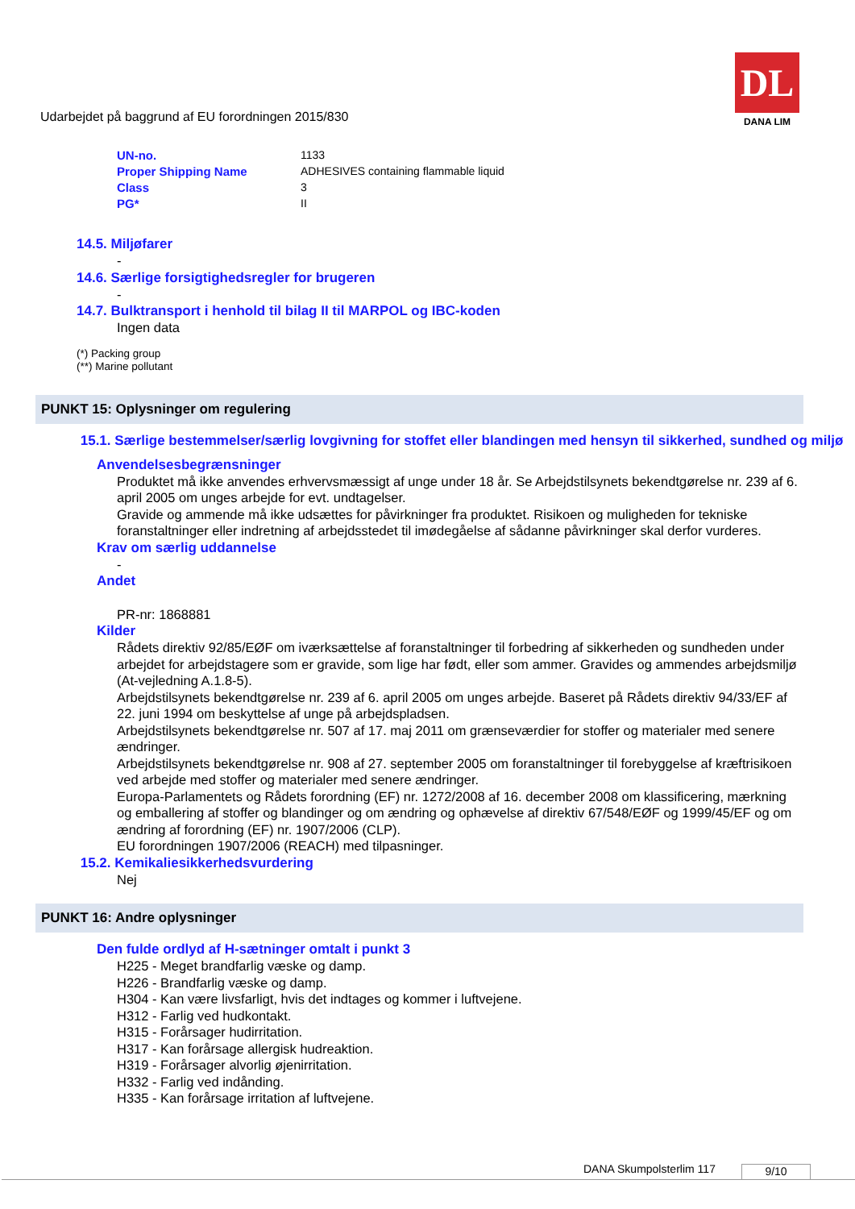Udarbejdet på baggrund af EU forordningen 2015/830
DL
DANA LIM
| UN-no. | 1133 |
| Proper Shipping Name | ADHESIVES containing flammable liquid |
| Class | 3 |
| PG* | II |
14.5. Miljøfarer
-
14.6. Særlige forsigtighedsregler for brugeren
-
14.7. Bulktransport i henhold til bilag II til MARPOL og IBC-koden
Ingen data
(*) Packing group
(**) Marine pollutant
PUNKT 15: Oplysninger om regulering
15.1. Særlige bestemmelser/særlig lovgivning for stoffet eller blandingen med hensyn til sikkerhed, sundhed og miljø
Anvendelsesbegrænsninger
Produktet må ikke anvendes erhvervsmæssigt af unge under 18 år. Se Arbejdstilsynets bekendtgørelse nr. 239 af 6. april 2005 om unges arbejde for evt. undtagelser.
Gravide og ammende må ikke udsættes for påvirkninger fra produktet. Risikoen og muligheden for tekniske foranstaltninger eller indretning af arbejdsstedet til imødegåelse af sådanne påvirkninger skal derfor vurderes.
Krav om særlig uddannelse
-
Andet
PR-nr: 1868881
Kilder
Rådets direktiv 92/85/EØF om iværksættelse af foranstaltninger til forbedring af sikkerheden og sundheden under arbejdet for arbejdstagere som er gravide, som lige har født, eller som ammer. Gravides og ammendes arbejdsmiljø (At-vejledning A.1.8-5).
Arbejdstilsynets bekendtgørelse nr. 239 af 6. april 2005 om unges arbejde. Baseret på Rådets direktiv 94/33/EF af 22. juni 1994 om beskyttelse af unge på arbejdspladsen.
Arbejdstilsynets bekendtgørelse nr. 507 af 17. maj 2011 om grænseværdier for stoffer og materialer med senere ændringer.
Arbejdstilsynets bekendtgørelse nr. 908 af 27. september 2005 om foranstaltninger til forebyggelse af kræftrisikoen ved arbejde med stoffer og materialer med senere ændringer.
Europa-Parlamentets og Rådets forordning (EF) nr. 1272/2008 af 16. december 2008 om klassificering, mærkning og emballering af stoffer og blandinger og om ændring og ophævelse af direktiv 67/548/EØF og 1999/45/EF og om ændring af forordning (EF) nr. 1907/2006 (CLP).
EU forordningen 1907/2006 (REACH) med tilpasninger.
15.2. Kemikaliesikkerhedsvurdering
Nej
PUNKT 16: Andre oplysninger
Den fulde ordlyd af H-sætninger omtalt i punkt 3
H225 - Meget brandfarlig væske og damp.
H226 - Brandfarlig væske og damp.
H304 - Kan være livsfarligt, hvis det indtages og kommer i luftvejene.
H312 - Farlig ved hudkontakt.
H315 - Forårsager hudirritation.
H317 - Kan forårsage allergisk hudreaktion.
H319 - Forårsager alvorlig øjenirritation.
H332 - Farlig ved indånding.
H335 - Kan forårsage irritation af luftvejene.
DANA Skumpolsterlim 117 9/10